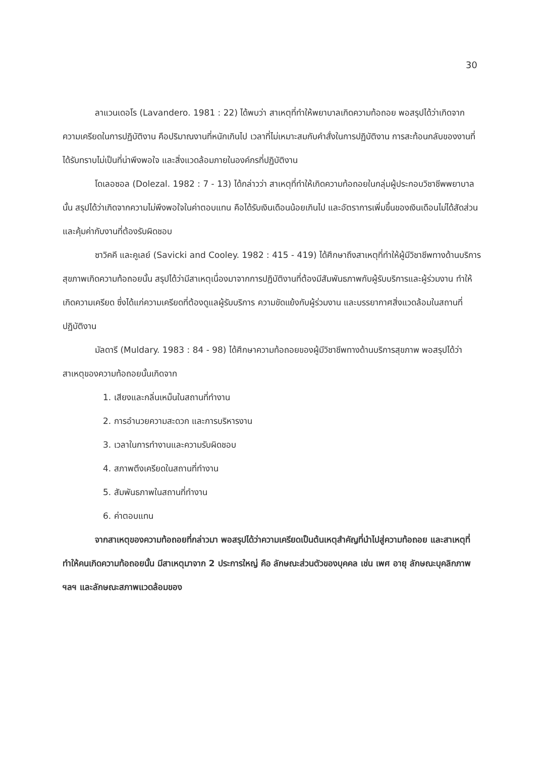30
ลาแวนเดอโร (Lavandero. 1981 : 22) ได้พบว่า สาเหตุที่ทำให้พยาบาลเกิดความท้อถอย พอสรุปได้ว่าเกิดจากความเครียดในการปฏิบัติงาน คือปริมาณงานที่หนักเกินไป เวลาที่ไม่เหมาะสมกับคำสั่งในการปฏิบัติงาน การสะท้อนกลับของงานที่ได้รับทราบไม่เป็นที่น่าพึงพอใจ และสิ่งแวดล้อมภายในองค์กรที่ปฏิบัติงาน
โดเลอซอล (Dolezal. 1982 : 7 - 13) ได้กล่าวว่า สาเหตุที่ทำให้เกิดความท้อถอยในกลุ่มผู้ประกอบวิชาชีพพยาบาลนั้น สรุปได้ว่าเกิดจากความไม่พึงพอใจในค่าตอบแทน คือได้รับเงินเดือนน้อยเกินไป และอัตราการเพิ่มขึ้นของเงินเดือนไม่ได้สัดส่วนและคุ้มค่ากับงานที่ต้องรับผิดชอบ
ซาวิคคี และคูเลย์ (Savicki and Cooley. 1982 : 415 - 419) ได้ศึกษาถึงสาเหตุที่ทำให้ผู้มีวิชาชีพทางด้านบริการสุขภาพเกิดความท้อถอยนั้น สรุปได้ว่ามีสาเหตุเนื่องมาจากการปฏิบัติงานที่ต้องมีสัมพันธภาพกับผู้รับบริการและผู้ร่วมงาน ทำให้เกิดความเครียด ซึ่งได้แก่ความเครียดที่ต้องดูแลผู้รับบริการ ความขัดแย้งกับผู้ร่วมงาน และบรรยากาศสิ่งแวดล้อมในสถานที่ปฏิบัติงาน
มัลดารี (Muldary. 1983 : 84 - 98) ได้ศึกษาความท้อถอยของผู้มีวิชาชีพทางด้านบริการสุขภาพ พอสรุปได้ว่าสาเหตุของความท้อถอยนั้นเกิดจาก
1. เสียงและกลิ่นเหม็นในสถานที่ทำงาน
2. การอำนวยความสะดวก และการบริหารงาน
3. เวลาในการทำงานและความรับผิดชอบ
4. สภาพตึงเครียดในสถานที่ทำงาน
5. สัมพันธภาพในสถานที่ทำงาน
6. ค่าตอบแทน
จากสาเหตุของความท้อถอยที่กล่าวมา พอสรุปได้ว่าความเครียดเป็นต้นเหตุสำคัญที่นำไปสู่ความท้อถอย และสาเหตุที่ทำให้คนเกิดความท้อถอยนั้น มีสาเหตุมาจาก 2 ประการใหญ่ คือ ลักษณะส่วนตัวของบุคคล เช่น เพศ อายุ ลักษณะบุคลิกภาพ ฯลฯ และลักษณะสภาพแวดล้อมของ